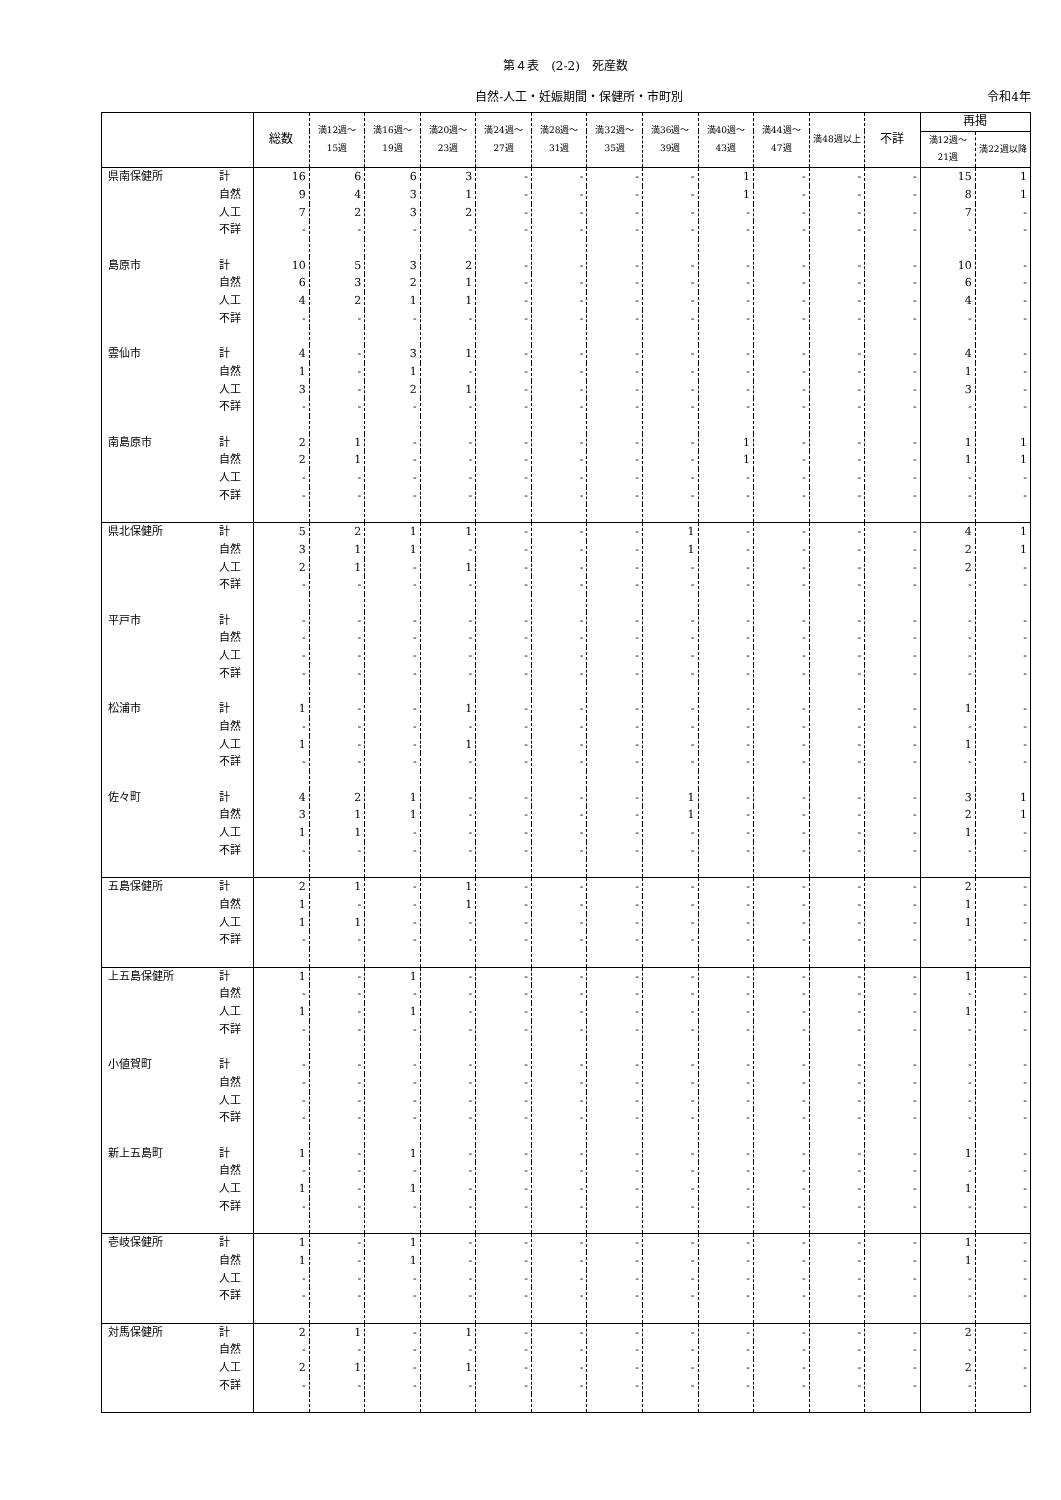第４表　(2-2)　死産数
自然-人工・妊娠期間・保健所・市町別 令和4年
| | | 総数 | 満12週～15週 | 満16週～19週 | 満20週～23週 | 満24週～27週 | 満28週～31週 | 満32週～35週 | 満36週～39週 | 満40週～43週 | 満44週～47週 | 満48週以上 | 不詳 | 再掲 | |
| --- | --- | --- | --- | --- | --- | --- | --- | --- | --- | --- | --- | --- | --- | --- | --- |
| | | | | | | | | | | | | | | 満12週～21週 | 満22週以降 |
| 県南保健所 | 計 | 16 | 6 | 6 | 3 | - | - | - | - | 1 | - | - | - | 15 | 1 |
| | 自然 | 9 | 4 | 3 | 1 | - | - | - | - | 1 | - | - | - | 8 | 1 |
| | 人工 | 7 | 2 | 3 | 2 | - | - | - | - | - | - | - | - | 7 | - |
| | 不詳 | - | - | - | - | - | - | - | - | - | - | - | - | - | - |
| 島原市 | 計 | 10 | 5 | 3 | 2 | - | - | - | - | - | - | - | - | 10 | - |
| | 自然 | 6 | 3 | 2 | 1 | - | - | - | - | - | - | - | - | 6 | - |
| | 人工 | 4 | 2 | 1 | 1 | - | - | - | - | - | - | - | - | 4 | - |
| | 不詳 | - | - | - | - | - | - | - | - | - | - | - | - | - | - |
| 雲仙市 | 計 | 4 | - | 3 | 1 | - | - | - | - | - | - | - | - | 4 | - |
| | 自然 | 1 | - | 1 | - | - | - | - | - | - | - | - | - | 1 | - |
| | 人工 | 3 | - | 2 | 1 | - | - | - | - | - | - | - | - | 3 | - |
| | 不詳 | - | - | - | - | - | - | - | - | - | - | - | - | - | - |
| 南島原市 | 計 | 2 | 1 | - | - | - | - | - | - | 1 | - | - | - | 1 | 1 |
| | 自然 | 2 | 1 | - | - | - | - | - | - | 1 | - | - | - | 1 | 1 |
| | 人工 | - | - | - | - | - | - | - | - | - | - | - | - | - | - |
| | 不詳 | - | - | - | - | - | - | - | - | - | - | - | - | - | - |
| 県北保健所 | 計 | 5 | 2 | 1 | 1 | - | - | - | 1 | - | - | - | - | 4 | 1 |
| | 自然 | 3 | 1 | 1 | - | - | - | - | 1 | - | - | - | - | 2 | 1 |
| | 人工 | 2 | 1 | - | 1 | - | - | - | - | - | - | - | - | 2 | - |
| | 不詳 | - | - | - | - | - | - | - | - | - | - | - | - | - | - |
| 平戸市 | 計 | - | - | - | - | - | - | - | - | - | - | - | - | - | - |
| | 自然 | - | - | - | - | - | - | - | - | - | - | - | - | - | - |
| | 人工 | - | - | - | - | - | - | - | - | - | - | - | - | - | - |
| | 不詳 | - | - | - | - | - | - | - | - | - | - | - | - | - | - |
| 松浦市 | 計 | 1 | - | - | 1 | - | - | - | - | - | - | - | - | 1 | - |
| | 自然 | - | - | - | - | - | - | - | - | - | - | - | - | - | - |
| | 人工 | 1 | - | - | 1 | - | - | - | - | - | - | - | - | 1 | - |
| | 不詳 | - | - | - | - | - | - | - | - | - | - | - | - | - | - |
| 佐々町 | 計 | 4 | 2 | 1 | - | - | - | - | 1 | - | - | - | - | 3 | 1 |
| | 自然 | 3 | 1 | 1 | - | - | - | - | 1 | - | - | - | - | 2 | 1 |
| | 人工 | 1 | 1 | - | - | - | - | - | - | - | - | - | - | 1 | - |
| | 不詳 | - | - | - | - | - | - | - | - | - | - | - | - | - | - |
| 五島保健所 | 計 | 2 | 1 | - | 1 | - | - | - | - | - | - | - | - | 2 | - |
| | 自然 | 1 | - | - | 1 | - | - | - | - | - | - | - | - | 1 | - |
| | 人工 | 1 | 1 | - | - | - | - | - | - | - | - | - | - | 1 | - |
| | 不詳 | - | - | - | - | - | - | - | - | - | - | - | - | - | - |
| 上五島保健所 | 計 | 1 | - | 1 | - | - | - | - | - | - | - | - | - | 1 | - |
| | 自然 | - | - | - | - | - | - | - | - | - | - | - | - | - | - |
| | 人工 | 1 | - | 1 | - | - | - | - | - | - | - | - | - | 1 | - |
| | 不詳 | - | - | - | - | - | - | - | - | - | - | - | - | - | - |
| 小値賀町 | 計 | - | - | - | - | - | - | - | - | - | - | - | - | - | - |
| | 自然 | - | - | - | - | - | - | - | - | - | - | - | - | - | - |
| | 人工 | - | - | - | - | - | - | - | - | - | - | - | - | - | - |
| | 不詳 | - | - | - | - | - | - | - | - | - | - | - | - | - | - |
| 新上五島町 | 計 | 1 | - | 1 | - | - | - | - | - | - | - | - | - | 1 | - |
| | 自然 | - | - | - | - | - | - | - | - | - | - | - | - | - | - |
| | 人工 | 1 | - | 1 | - | - | - | - | - | - | - | - | - | 1 | - |
| | 不詳 | - | - | - | - | - | - | - | - | - | - | - | - | - | - |
| 壱岐保健所 | 計 | 1 | - | 1 | - | - | - | - | - | - | - | - | - | 1 | - |
| | 自然 | 1 | - | 1 | - | - | - | - | - | - | - | - | - | 1 | - |
| | 人工 | - | - | - | - | - | - | - | - | - | - | - | - | - | - |
| | 不詳 | - | - | - | - | - | - | - | - | - | - | - | - | - | - |
| 対馬保健所 | 計 | 2 | 1 | - | 1 | - | - | - | - | - | - | - | - | 2 | - |
| | 自然 | - | - | - | - | - | - | - | - | - | - | - | - | - | - |
| | 人工 | 2 | 1 | - | 1 | - | - | - | - | - | - | - | - | 2 | - |
| | 不詳 | - | - | - | - | - | - | - | - | - | - | - | - | - | - |